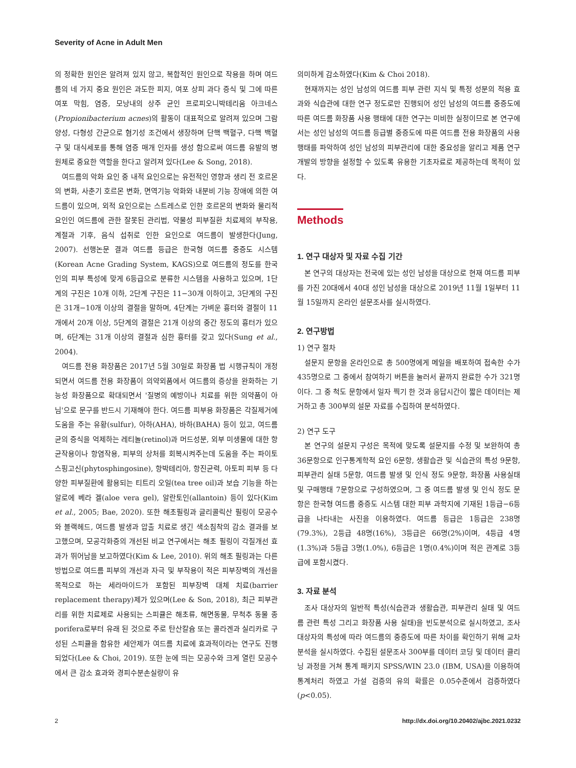Severity of Acne in Adult Men
의 정확한 원인은 알려져 있지 않고, 복합적인 원인으로 작용을 하며 여드름의 네 가지 중요 원인은 과도한 피지, 여포 상피 과다 증식 및 그에 따른 여포 막힘, 염증, 모낭내의 상주 균인 프로피오니박테리움 아크네스(Propionibacterium acnes)의 활동이 대표적으로 알려져 있으며 그람 양성, 다형성 간균으로 혐기성 조건에서 생장하며 단핵 백혈구, 다핵 백혈구 및 대식세포를 통해 염증 매개 인자를 생성 함으로써 여드름 유발의 병원체로 중요한 역할을 한다고 알려져 있다(Lee & Song, 2018).
여드름의 악화 요인 중 내적 요인으로는 유전적인 영향과 생리 전 호르몬의 변화, 사춘기 호르몬 변화, 면역기능 악화와 내분비 기능 장애에 의한 여드름이 있으며, 외적 요인으로는 스트레스로 인한 호르몬의 변화와 물리적 요인인 여드름에 관한 잘못된 관리법, 약물성 피부질환 치료제의 부작용, 계절과 기후, 음식 섭취로 인한 요인으로 여드름이 발생한다(Jung, 2007). 선행논문 결과 여드름 등급은 한국형 여드름 중증도 시스템(Korean Acne Grading System, KAGS)으로 여드름의 정도를 한국인의 피부 특성에 맞게 6등급으로 분류한 시스템을 사용하고 있으며, 1단계의 구진은 10개 이하, 2단계 구진은 11−30개 이하이고, 3단계의 구진은 31개−10개 이상의 결절을 말하며, 4단계는 가벼운 흉터와 결절이 11개에서 20개 이상, 5단계의 결절은 21개 이상의 중간 정도의 흉터가 있으며, 6단계는 31개 이상의 결절과 심한 흉터를 갖고 있다(Sung et al., 2004).
여드름 전용 화장품은 2017년 5월 30일로 화장품 법 시행규칙이 개정되면서 여드름 전용 화장품이 의약외품에서 여드름의 증상을 완화하는 기능성 화장품으로 확대되면서 '질병의 예방이나 치료를 위한 의약품이 아님'으로 문구를 반드시 기재해야 한다. 여드름 피부용 화장품은 각질제거에 도움을 주는 유황(sulfur), 아하(AHA), 바하(BAHA) 등이 있고, 여드름 균의 증식을 억제하는 레티놀(retinol)과 머드성분, 외부 미생물에 대한 항균작용이나 항염작용, 피부의 상처를 회복시켜주는데 도움을 주는 파이토스핑고신(phytosphingosine), 항박테리아, 항진균력, 아토피 피부 등 다양한 피부질환에 활용되는 티트리 오일(tea tree oil)과 보습 기능을 하는 알로에 베라 겔(aloe vera gel), 알란토인(allantoin) 등이 있다(Kim et al., 2005; Bae, 2020). 또한 해초필링과 글리콜릭산 필링이 모공수와 블랙헤드, 여드름 발생과 압출 치료로 생긴 색소침착의 감소 결과를 보고했으며, 모공각화증의 개선된 비교 연구에서는 해초 필링이 각질개선 효과가 뛰어남을 보고하였다(Kim & Lee, 2010). 위의 해초 필링과는 다른 방법으로 여드름 피부의 개선과 자극 및 부작용이 적은 피부장벽의 개선을 목적으로 하는 세라마이드가 포함된 피부장벽 대체 치료(barrier replacement therapy)제가 있으며(Lee & Son, 2018), 최근 피부관리를 위한 치료제로 사용되는 스피큘은 해초류, 해면동물, 무척추 동물 종 porifera로부터 유래 된 것으로 주로 탄산칼슘 또는 콜라겐과 실리카로 구성된 스피큘을 함유한 세안제가 여드름 치료에 효과적이라는 연구도 진행되었다(Lee & Choi, 2019). 또한 눈에 띄는 모공수와 크게 열린 모공수에서 큰 감소 효과와 경피수분손실량이 유
의미하게 감소하였다(Kim & Choi 2018).
현재까지는 성인 남성의 여드름 피부 관련 지식 및 특정 성분의 적용 효과와 식습관에 대한 연구 정도로만 진행되어 성인 남성의 여드름 중증도에 따른 여드름 화장품 사용 행태에 대한 연구는 미비한 실정이므로 본 연구에서는 성인 남성의 여드름 등급별 중증도에 따른 여드름 전용 화장품의 사용 행태를 파악하여 성인 남성의 피부관리에 대한 중요성을 알리고 제품 연구 개발의 방향을 설정할 수 있도록 유용한 기초자료로 제공하는데 목적이 있다.
Methods
1. 연구 대상자 및 자료 수집 기간
본 연구의 대상자는 전국에 있는 성인 남성을 대상으로 현재 여드름 피부를 가진 20대에서 40대 성인 남성을 대상으로 2019년 11월 1일부터 11월 15일까지 온라인 설문조사를 실시하였다.
2. 연구방법
1) 연구 절차
설문지 문항을 온라인으로 총 500명에게 메일을 배포하여 접속한 수가 435명으로 그 중에서 참여하기 버튼을 눌러서 끝까지 완료한 수가 321명이다. 그 중 척도 문항에서 일자 찍기 한 것과 응답시간이 짧은 데이터는 제거하고 총 300부의 설문 자료를 수집하여 분석하였다.
2) 연구 도구
본 연구의 설문지 구성은 목적에 맞도록 설문지를 수정 및 보완하여 총 36문항으로 인구통계학적 요인 6문항, 생활습관 및 식습관의 특성 9문항, 피부관리 실태 5문항, 여드름 발생 및 인식 정도 9문항, 화장품 사용실태 및 구매행태 7문항으로 구성하였으며, 그 중 여드름 발생 및 인식 정도 문항은 한국형 여드름 중증도 시스템 대한 피부 과학지에 기재된 1등급−6등급을 나타내는 사진을 이용하였다. 여드름 등급은 1등급은 238명(79.3%), 2등급 48명(16%), 3등급은 66명(2%)이며, 4등급 4명(1.3%)과 5등급 3명(1.0%), 6등급은 1명(0.4%)이며 적은 관계로 3등급에 포함시켰다.
3. 자료 분석
조사 대상자의 일반적 특성(식습관과 생활습관, 피부관리 실태 및 여드름 관련 특성 그리고 화장품 사용 실태)을 빈도분석으로 실시하였고, 조사 대상자의 특성에 따라 여드름의 중증도에 따른 차이를 확인하기 위해 교차분석을 실시하였다. 수집된 설문조사 300부를 데이터 코딩 및 데이터 클리닝 과정을 거쳐 통계 패키지 SPSS/WIN 23.0 (IBM, USA)을 이용하여 통계처리 하였고 가설 검증의 유의 확률은 0.05수준에서 검증하였다(p<0.05).
2 http://dx.doi.org/10.20402/ajbc.2021.0232